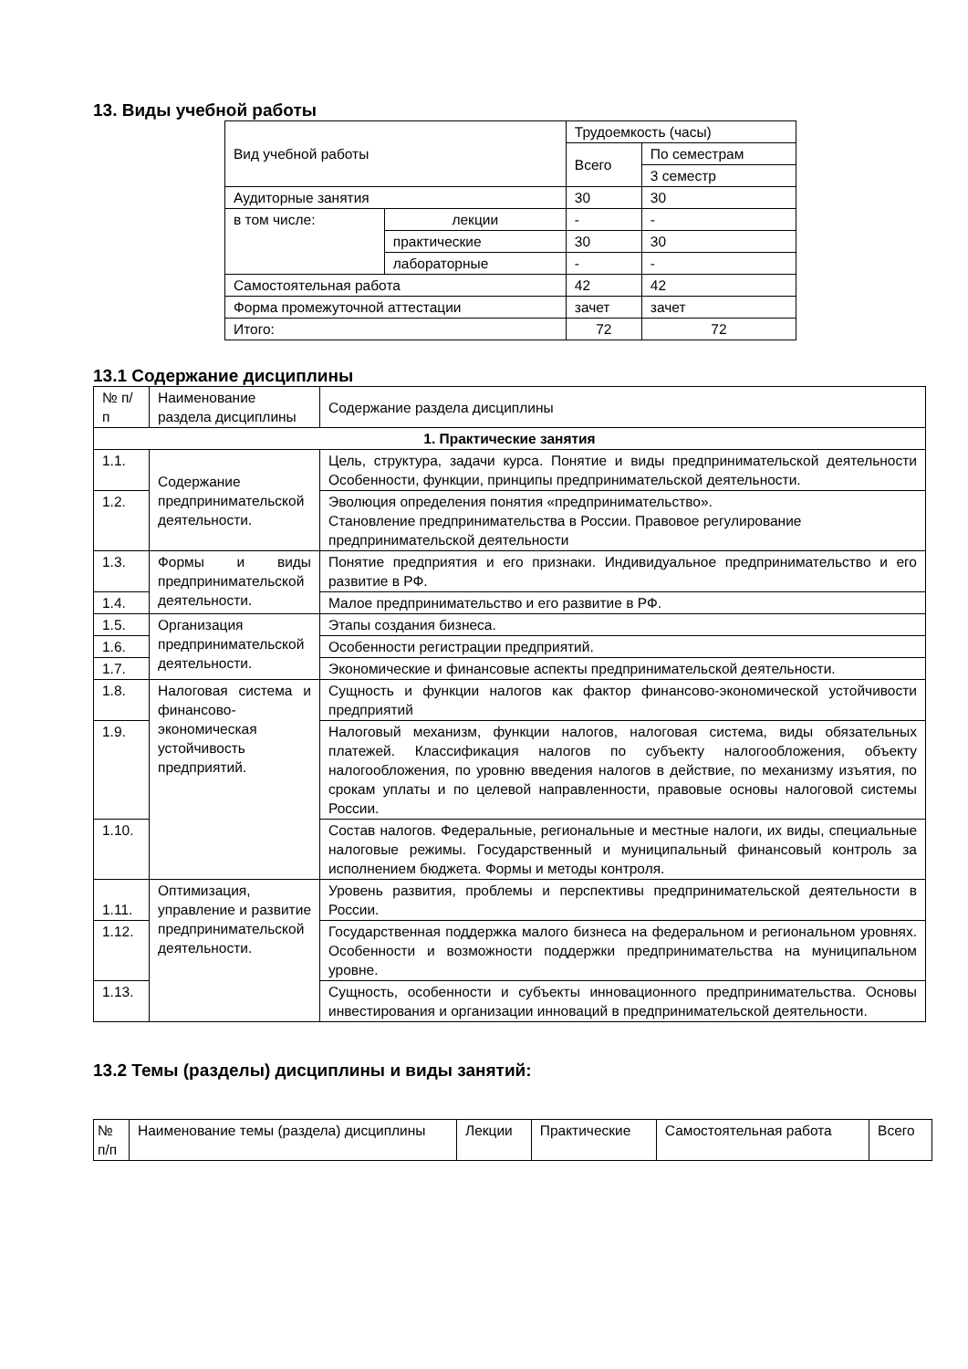13. Виды учебной работы
| Вид учебной работы | | Трудоемкость (часы) | |
| | | Всего | По семестрам |
| | | | 3 семестр |
| Аудиторные занятия | | 30 | 30 |
| в том числе: | лекции | - | - |
| | практические | 30 | 30 |
| | лабораторные | - | - |
| Самостоятельная работа | | 42 | 42 |
| Форма промежуточной аттестации | | зачет | зачет |
| Итого: | | 72 | 72 |
13.1 Содержание дисциплины
| № п/п | Наименование раздела дисциплины | Содержание раздела дисциплины |
| 1. Практические занятия | | |
| 1.1. | Содержание предпринимательской деятельности. | Цель, структура, задачи курса. Понятие и виды предпринимательской деятельности Особенности, функции, принципы предпринимательской деятельности. |
| 1.2. | | Эволюция определения понятия «предпринимательство». Становление предпринимательства в России. Правовое регулирование предпринимательской деятельности |
| 1.3. | Формы и виды предпринимательской деятельности. | Понятие предприятия и его признаки. Индивидуальное предпринимательство и его развитие в РФ. |
| 1.4. | | Малое предпринимательство и его развитие в РФ. |
| 1.5. | Организация предпринимательской деятельности. | Этапы создания бизнеса. |
| 1.6. | | Особенности регистрации предприятий. |
| 1.7. | | Экономические и финансовые аспекты предпринимательской деятельности. |
| 1.8. | Налоговая система и финансово-экономическая устойчивость предприятий. | Сущность и функции налогов как фактор финансово-экономической устойчивости предприятий |
| 1.9. | | Налоговый механизм, функции налогов, налоговая система, виды обязательных платежей. Классификация налогов по субъекту налогообложения, объекту налогообложения, по уровню введения налогов в действие, по механизму изъятия, по срокам уплаты и по целевой направленности, правовые основы налоговой системы России. |
| 1.10. | | Состав налогов. Федеральные, региональные и местные налоги, их виды, специальные налоговые режимы. Государственный и муниципальный финансовый контроль за исполнением бюджета. Формы и методы контроля. |
| 1.11. | Оптимизация, управление и развитие предпринимательской деятельности. | Уровень развития, проблемы и перспективы предпринимательской деятельности в России. |
| 1.12. | | Государственная поддержка малого бизнеса на федеральном и региональном уровнях. Особенности и возможности поддержки предпринимательства на муниципальном уровне. |
| 1.13. | | Сущность, особенности и субъекты инновационного предпринимательства. Основы инвестирования и организации инноваций в предпринимательской деятельности. |
13.2 Темы (разделы) дисциплины и виды занятий:
| № п/п | Наименование темы (раздела) дисциплины | Лекции | Практические | Самостоятельная работа | Всего |